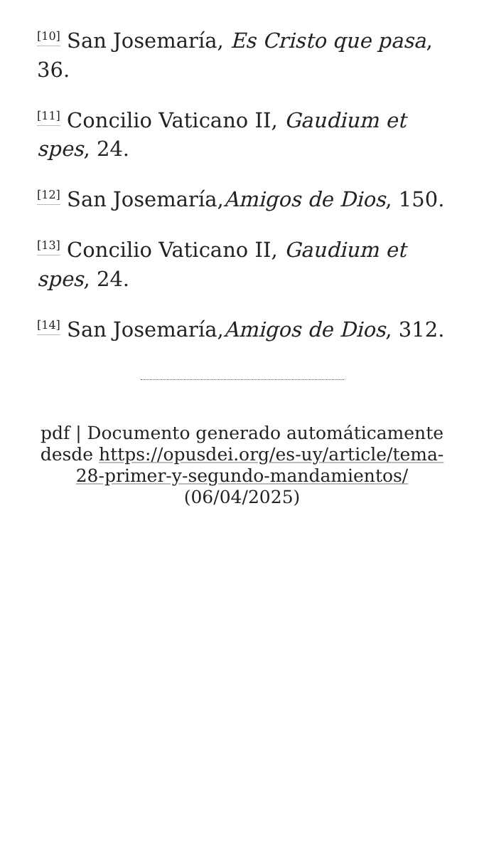<sup>[10]</sup> San Josemaría, Es Cristo que pasa, 36.
<sup>[11]</sup> Concilio Vaticano II, Gaudium et spes, 24.
<sup>[12]</sup> San Josemaría,Amigos de Dios, 150.
<sup>[13]</sup> Concilio Vaticano II, Gaudium et spes, 24.
<sup>[14]</sup> San Josemaría,Amigos de Dios, 312.
pdf | Documento generado automáticamente desde https://opusdei.org/es-uy/article/tema-28-primer-y-segundo-mandamientos/ (06/04/2025)